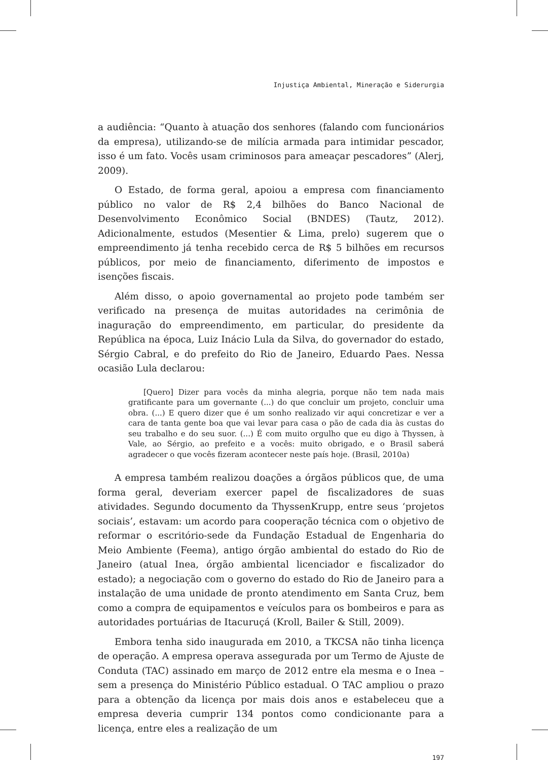Injustiça Ambiental, Mineração e Siderurgia
a audiência: “Quanto à atuação dos senhores (falando com funcionários da empresa), utilizando-se de milícia armada para intimidar pescador, isso é um fato. Vocês usam criminosos para ameaçar pescadores” (Alerj, 2009).
O Estado, de forma geral, apoiou a empresa com financiamento público no valor de R$ 2,4 bilhões do Banco Nacional de Desenvolvimento Econômico Social (BNDES) (Tautz, 2012). Adicionalmente, estudos (Mesentier & Lima, prelo) sugerem que o empreendimento já tenha recebido cerca de R$ 5 bilhões em recursos públicos, por meio de financiamento, diferimento de impostos e isenções fiscais.
Além disso, o apoio governamental ao projeto pode também ser verificado na presença de muitas autoridades na cerimônia de inaguração do empreendimento, em particular, do presidente da República na época, Luiz Inácio Lula da Silva, do governador do estado, Sérgio Cabral, e do prefeito do Rio de Janeiro, Eduardo Paes. Nessa ocasião Lula declarou:
[Quero] Dizer para vocês da minha alegria, porque não tem nada mais gratificante para um governante (...) do que concluir um projeto, concluir uma obra. (...) E quero dizer que é um sonho realizado vir aqui concretizar e ver a cara de tanta gente boa que vai levar para casa o pão de cada dia às custas do seu trabalho e do seu suor. (...) É com muito orgulho que eu digo à Thyssen, à Vale, ao Sérgio, ao prefeito e a vocês: muito obrigado, e o Brasil saberá agradecer o que vocês fizeram acontecer neste país hoje. (Brasil, 2010a)
A empresa também realizou doações a órgãos públicos que, de uma forma geral, deveriam exercer papel de fiscalizadores de suas atividades. Segundo documento da ThyssenKrupp, entre seus ‘projetos sociais’, estavam: um acordo para cooperação técnica com o objetivo de reformar o escritório-sede da Fundação Estadual de Engenharia do Meio Ambiente (Feema), antigo órgão ambiental do estado do Rio de Janeiro (atual Inea, órgão ambiental licenciador e fiscalizador do estado); a negociação com o governo do estado do Rio de Janeiro para a instalação de uma unidade de pronto atendimento em Santa Cruz, bem como a compra de equipamentos e veículos para os bombeiros e para as autoridades portuárias de Itacuruçá (Kroll, Bailer & Still, 2009).
Embora tenha sido inaugurada em 2010, a TKCSA não tinha licença de operação. A empresa operava assegurada por um Termo de Ajuste de Conduta (TAC) assinado em março de 2012 entre ela mesma e o Inea – sem a presença do Ministério Público estadual. O TAC ampliou o prazo para a obtenção da licença por mais dois anos e estabeleceu que a empresa deveria cumprir 134 pontos como condicionante para a licença, entre eles a realização de um
197